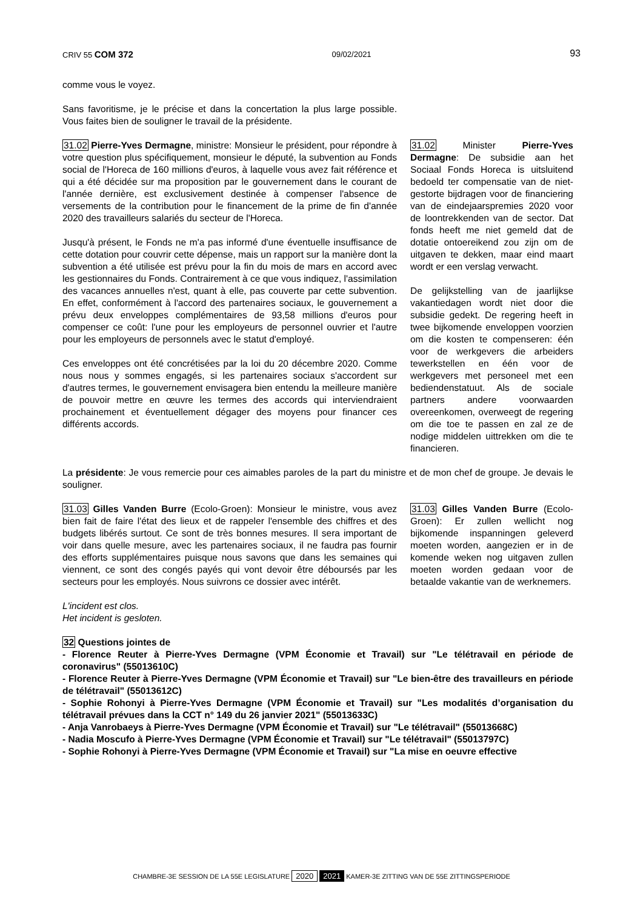CRIV 55 COM 372 09/02/2021 93
comme vous le voyez.
Sans favoritisme, je le précise et dans la concertation la plus large possible. Vous faites bien de souligner le travail de la présidente.
31.02 Pierre-Yves Dermagne, ministre: Monsieur le président, pour répondre à votre question plus spécifiquement, monsieur le député, la subvention au Fonds social de l'Horeca de 160 millions d'euros, à laquelle vous avez fait référence et qui a été décidée sur ma proposition par le gouvernement dans le courant de l'année dernière, est exclusivement destinée à compenser l'absence de versements de la contribution pour le financement de la prime de fin d'année 2020 des travailleurs salariés du secteur de l'Horeca.
Jusqu'à présent, le Fonds ne m'a pas informé d'une éventuelle insuffisance de cette dotation pour couvrir cette dépense, mais un rapport sur la manière dont la subvention a été utilisée est prévu pour la fin du mois de mars en accord avec les gestionnaires du Fonds. Contrairement à ce que vous indiquez, l'assimilation des vacances annuelles n'est, quant à elle, pas couverte par cette subvention. En effet, conformément à l'accord des partenaires sociaux, le gouvernement a prévu deux enveloppes complémentaires de 93,58 millions d'euros pour compenser ce coût: l'une pour les employeurs de personnel ouvrier et l'autre pour les employeurs de personnels avec le statut d'employé.
Ces enveloppes ont été concrétisées par la loi du 20 décembre 2020. Comme nous nous y sommes engagés, si les partenaires sociaux s'accordent sur d'autres termes, le gouvernement envisagera bien entendu la meilleure manière de pouvoir mettre en œuvre les termes des accords qui interviendraient prochainement et éventuellement dégager des moyens pour financer ces différents accords.
31.02 Minister Pierre-Yves Dermagne: De subsidie aan het Sociaal Fonds Horeca is uitsluitend bedoeld ter compensatie van de niet-gestorte bijdragen voor de financiering van de eindejaarspremies 2020 voor de loontrekkenden van de sector. Dat fonds heeft me niet gemeld dat de dotatie ontoereikend zou zijn om de uitgaven te dekken, maar eind maart wordt er een verslag verwacht.
De gelijkstelling van de jaarlijkse vakantiedagen wordt niet door die subsidie gedekt. De regering heeft in twee bijkomende enveloppen voorzien om die kosten te compenseren: één voor de werkgevers die arbeiders tewerkstellen en één voor de werkgevers met personeel met een bediendenstatuut. Als de sociale partners andere voorwaarden overeenkomen, overweegt de regering om die toe te passen en zal ze de nodige middelen uittrekken om die te financieren.
La présidente: Je vous remercie pour ces aimables paroles de la part du ministre et de mon chef de groupe. Je devais le souligner.
31.03 Gilles Vanden Burre (Ecolo-Groen): Monsieur le ministre, vous avez bien fait de faire l'état des lieux et de rappeler l'ensemble des chiffres et des budgets libérés surtout. Ce sont de très bonnes mesures. Il sera important de voir dans quelle mesure, avec les partenaires sociaux, il ne faudra pas fournir des efforts supplémentaires puisque nous savons que dans les semaines qui viennent, ce sont des congés payés qui vont devoir être déboursés par les secteurs pour les employés. Nous suivrons ce dossier avec intérêt.
31.03 Gilles Vanden Burre (Ecolo-Groen): Er zullen wellicht nog bijkomende inspanningen geleverd moeten worden, aangezien er in de komende weken nog uitgaven zullen moeten worden gedaan voor de betaalde vakantie van de werknemers.
L'incident est clos.
Het incident is gesloten.
32 Questions jointes de
- Florence Reuter à Pierre-Yves Dermagne (VPM Économie et Travail) sur "Le télétravail en période de coronavirus" (55013610C)
- Florence Reuter à Pierre-Yves Dermagne (VPM Économie et Travail) sur "Le bien-être des travailleurs en période de télétravail" (55013612C)
- Sophie Rohonyi à Pierre-Yves Dermagne (VPM Économie et Travail) sur "Les modalités d’organisation du télétravail prévues dans la CCT n° 149 du 26 janvier 2021" (55013633C)
- Anja Vanrobaeys à Pierre-Yves Dermagne (VPM Économie et Travail) sur "Le télétravail" (55013668C)
- Nadia Moscufo à Pierre-Yves Dermagne (VPM Économie et Travail) sur "Le télétravail" (55013797C)
- Sophie Rohonyi à Pierre-Yves Dermagne (VPM Économie et Travail) sur "La mise en oeuvre effective
CHAMBRE-3E SESSION DE LA 55E LEGISLATURE 2020 2021 KAMER-3E ZITTING VAN DE 55E ZITTINGSPERIODE